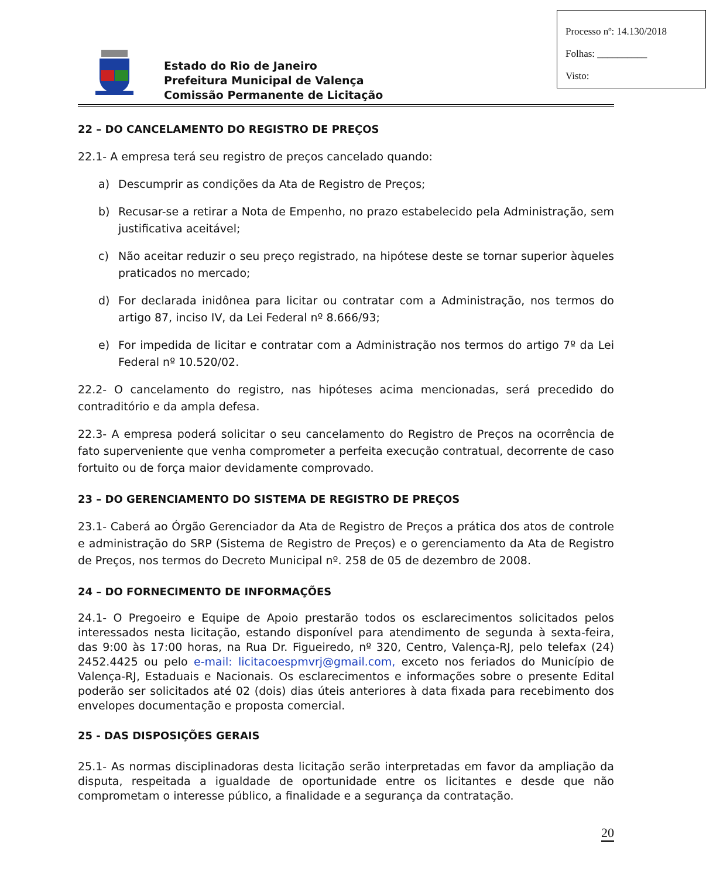Estado do Rio de Janeiro
Prefeitura Municipal de Valença
Comissão Permanente de Licitação
Processo nº: 14.130/2018
Folhas: __________
Visto:
22 – DO CANCELAMENTO DO REGISTRO DE PREÇOS
22.1- A empresa terá seu registro de preços cancelado quando:
a) Descumprir as condições da Ata de Registro de Preços;
b) Recusar-se a retirar a Nota de Empenho, no prazo estabelecido pela Administração, sem justificativa aceitável;
c) Não aceitar reduzir o seu preço registrado, na hipótese deste se tornar superior àqueles praticados no mercado;
d) For declarada inidônea para licitar ou contratar com a Administração, nos termos do artigo 87, inciso IV, da Lei Federal nº 8.666/93;
e) For impedida de licitar e contratar com a Administração nos termos do artigo 7º da Lei Federal nº 10.520/02.
22.2- O cancelamento do registro, nas hipóteses acima mencionadas, será precedido do contraditório e da ampla defesa.
22.3- A empresa poderá solicitar o seu cancelamento do Registro de Preços na ocorrência de fato superveniente que venha comprometer a perfeita execução contratual, decorrente de caso fortuito ou de força maior devidamente comprovado.
23 – DO GERENCIAMENTO DO SISTEMA DE REGISTRO DE PREÇOS
23.1- Caberá ao Órgão Gerenciador da Ata de Registro de Preços a prática dos atos de controle e administração do SRP (Sistema de Registro de Preços) e o gerenciamento da Ata de Registro de Preços, nos termos do Decreto Municipal nº. 258 de 05 de dezembro de 2008.
24 – DO FORNECIMENTO DE INFORMAÇÕES
24.1- O Pregoeiro e Equipe de Apoio prestarão todos os esclarecimentos solicitados pelos interessados nesta licitação, estando disponível para atendimento de segunda à sexta-feira, das 9:00 às 17:00 horas, na Rua Dr. Figueiredo, nº 320, Centro, Valença-RJ, pelo telefax (24) 2452.4425 ou pelo e-mail: licitacoespmvrj@gmail.com, exceto nos feriados do Município de Valença-RJ, Estaduais e Nacionais. Os esclarecimentos e informações sobre o presente Edital poderão ser solicitados até 02 (dois) dias úteis anteriores à data fixada para recebimento dos envelopes documentação e proposta comercial.
25 - DAS DISPOSIÇÕES GERAIS
25.1- As normas disciplinadoras desta licitação serão interpretadas em favor da ampliação da disputa, respeitada a igualdade de oportunidade entre os licitantes e desde que não comprometam o interesse público, a finalidade e a segurança da contratação.
20